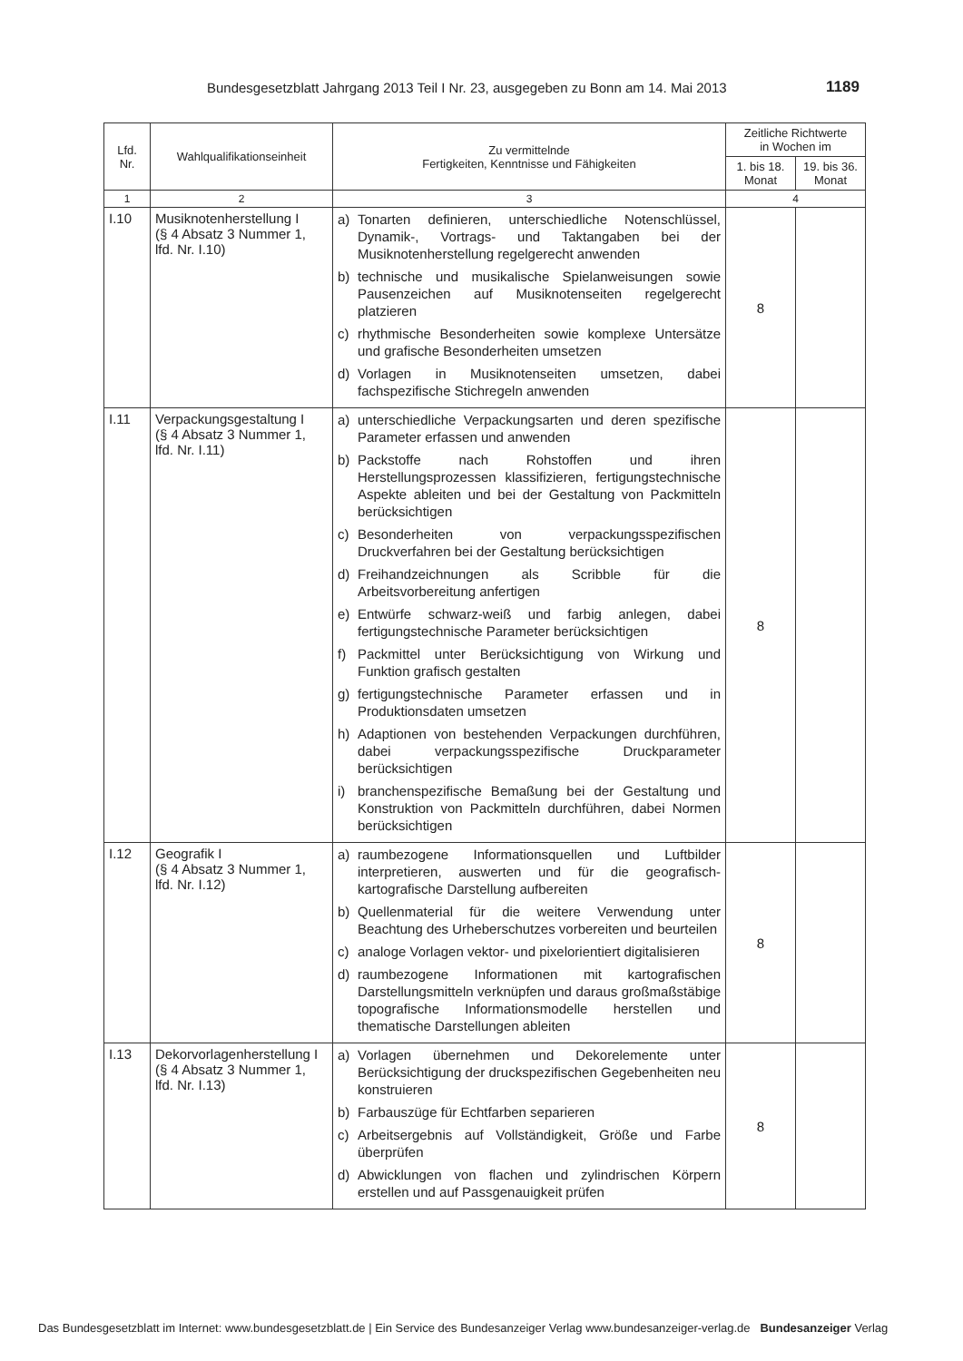Bundesgesetzblatt Jahrgang 2013 Teil I Nr. 23, ausgegeben zu Bonn am 14. Mai 2013 1189
| Lfd. Nr. | Wahlqualifikationseinheit | Zu vermittelnde Fertigkeiten, Kenntnisse und Fähigkeiten | Zeitliche Richtwerte in Wochen im | |
| --- | --- | --- | --- | --- |
| | | | 1. bis 18. Monat | 19. bis 36. Monat |
| 1 | 2 | 3 | 4 | |
| I.10 | Musiknotenherstellung I (§ 4 Absatz 3 Nummer 1, lfd. Nr. I.10) | a) Tonarten definieren, unterschiedliche Notenschlüssel, Dynamik-, Vortrags- und Taktangaben bei der Musiknotenherstellung regelgerecht anwenden b) technische und musikalische Spielanweisungen sowie Pausenzeichen auf Musiknotenseiten regelgerecht platzieren c) rhythmische Besonderheiten sowie komplexe Untersätze und grafische Besonderheiten umsetzen d) Vorlagen in Musiknotenseiten umsetzen, dabei fachspezifische Stichregeln anwenden | 8 | |
| I.11 | Verpackungsgestaltung I (§ 4 Absatz 3 Nummer 1, lfd. Nr. I.11) | a) unterschiedliche Verpackungsarten und deren spezifische Parameter erfassen und anwenden b) Packstoffe nach Rohstoffen und ihren Herstellungsprozessen klassifizieren, fertigungstechnische Aspekte ableiten und bei der Gestaltung von Packmitteln berücksichtigen c) Besonderheiten von verpackungsspezifischen Druckverfahren bei der Gestaltung berücksichtigen d) Freihandzeichnungen als Scribble für die Arbeitsvorbereitung anfertigen e) Entwürfe schwarz-weiß und farbig anlegen, dabei fertigungstechnische Parameter berücksichtigen f) Packmittel unter Berücksichtigung von Wirkung und Funktion grafisch gestalten g) fertigungstechnische Parameter erfassen und in Produktionsdaten umsetzen h) Adaptionen von bestehenden Verpackungen durchführen, dabei verpackungsspezifische Druckparameter berücksichtigen i) branchenspezifische Bemaßung bei der Gestaltung und Konstruktion von Packmitteln durchführen, dabei Normen berücksichtigen | 8 | |
| I.12 | Geografik I (§ 4 Absatz 3 Nummer 1, lfd. Nr. I.12) | a) raumbezogene Informationsquellen und Luftbilder interpretieren, auswerten und für die geografisch-kartografische Darstellung aufbereiten b) Quellenmaterial für die weitere Verwendung unter Beachtung des Urheberschutzes vorbereiten und beurteilen c) analoge Vorlagen vektor- und pixelorientiert digitalisieren d) raumbezogene Informationen mit kartografischen Darstellungsmitteln verknüpfen und daraus großmaßstäbige topografische Informationsmodelle herstellen und thematische Darstellungen ableiten | 8 | |
| I.13 | Dekorvorlagenherstellung I (§ 4 Absatz 3 Nummer 1, lfd. Nr. I.13) | a) Vorlagen übernehmen und Dekorelemente unter Berücksichtigung der druckspezifischen Gegebenheiten neu konstruieren b) Farbauszüge für Echtfarben separieren c) Arbeitsergebnis auf Vollständigkeit, Größe und Farbe überprüfen d) Abwicklungen von flachen und zylindrischen Körpern erstellen und auf Passgenauigkeit prüfen | 8 | |
Das Bundesgesetzblatt im Internet: www.bundesgesetzblatt.de | Ein Service des Bundesanzeiger Verlag www.bundesanzeiger-verlag.de Bundesanzeiger Verlag